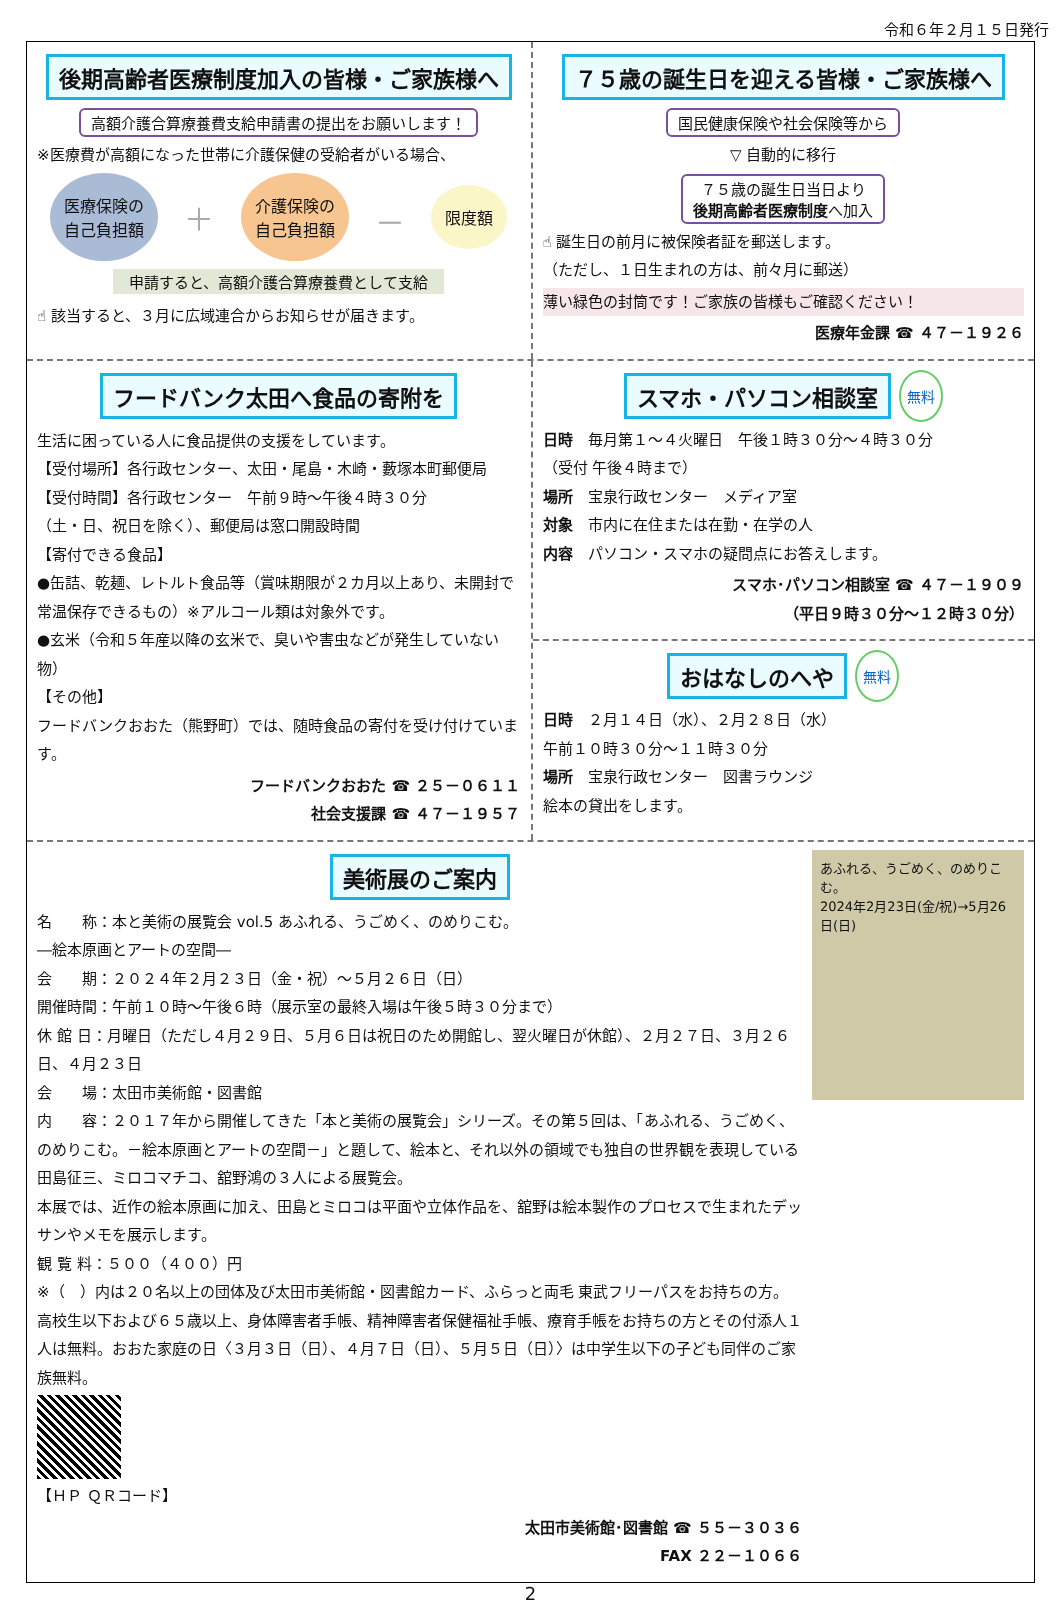令和６年２月１５日発行
後期高齢者医療制度加入の皆様・ご家族様へ
高額介護合算療養費支給申請書の提出をお願いします！
※医療費が高額になった世帯に介護保健の受給者がいる場合、
医療保険の
自己負担額 ＋ 介護保険の
自己負担額 － 限度額
申請すると、高額介護合算療養費として支給
☝ 該当すると、３月に広域連合からお知らせが届きます。
７５歳の誕生日を迎える皆様・ご家族様へ
国民健康保険や社会保険等から
▽ 自動的に移行
７５歳の誕生日当日より
後期高齢者医療制度へ加入
☝ 誕生日の前月に被保険者証を郵送します。
（ただし、１日生まれの方は、前々月に郵送）
薄い緑色の封筒です！ご家族の皆様もご確認ください！
医療年金課 ☎ ４７－１９２６
フードバンク太田へ食品の寄附を
生活に困っている人に食品提供の支援をしています。
【受付場所】各行政センター、太田・尾島・木崎・藪塚本町郵便局
【受付時間】各行政センター　午前９時～午後４時３０分
（土・日、祝日を除く）、郵便局は窓口開設時間
【寄付できる食品】
●缶詰、乾麺、レトルト食品等（賞味期限が２カ月以上あり、未開封で常温保存できるもの）※アルコール類は対象外です。
●玄米（令和５年産以降の玄米で、臭いや害虫などが発生していない物）
【その他】
フードバンクおおた（熊野町）では、随時食品の寄付を受け付けています。
フードバンクおおた ☎ ２５－０６１１
社会支援課 ☎ ４７－１９５７
スマホ・パソコン相談室
無料
日時　毎月第１～４火曜日　午後１時３０分～４時３０分
（受付 午後４時まで）
場所　宝泉行政センター　メディア室
対象　市内に在住または在勤・在学の人
内容　パソコン・スマホの疑問点にお答えします。
スマホ･パソコン相談室 ☎ ４７－１９０９
（平日９時３０分～１２時３０分）
おはなしのへや
無料
日時　２月１４日（水）、２月２８日（水）
午前１０時３０分～１１時３０分
場所　宝泉行政センター　図書ラウンジ
絵本の貸出をします。
美術展のご案内
名　　称：本と美術の展覧会 vol.5 あふれる、うごめく、のめりこむ。
―絵本原画とアートの空間―
会　　期：２０２４年２月２３日（金・祝）～５月２６日（日）
開催時間：午前１０時～午後６時（展示室の最終入場は午後５時３０分まで）
休 館 日：月曜日（ただし４月２９日、５月６日は祝日のため開館し、翌火曜日が休館）、２月２７日、３月２６日、４月２３日
会　　場：太田市美術館・図書館
内　　容：２０１７年から開催してきた「本と美術の展覧会」シリーズ。その第５回は、「あふれる、うごめく、のめりこむ。－絵本原画とアートの空間－」と題して、絵本と、それ以外の領域でも独自の世界観を表現している田島征三、ミロコマチコ、舘野鴻の３人による展覧会。
本展では、近作の絵本原画に加え、田島とミロコは平面や立体作品を、舘野は絵本製作のプロセスで生まれたデッサンやメモを展示します。
観 覧 料：５００（４００）円
※（　）内は２０名以上の団体及び太田市美術館・図書館カード、ふらっと両毛 東武フリーパスをお持ちの方。高校生以下および６５歳以上、身体障害者手帳、精神障害者保健福祉手帳、療育手帳をお持ちの方とその付添人１人は無料。おおた家庭の日〈３月３日（日）、４月７日（日）、５月５日（日）〉は中学生以下の子ども同伴のご家族無料。
【ＨＰ ＱＲコード】
太田市美術館･図書館 ☎ ５５－３０３６
FAX ２２－１０６６
あふれる、うごめく、のめりこむ。
2024年2月23日(金/祝)→5月26日(日)
2